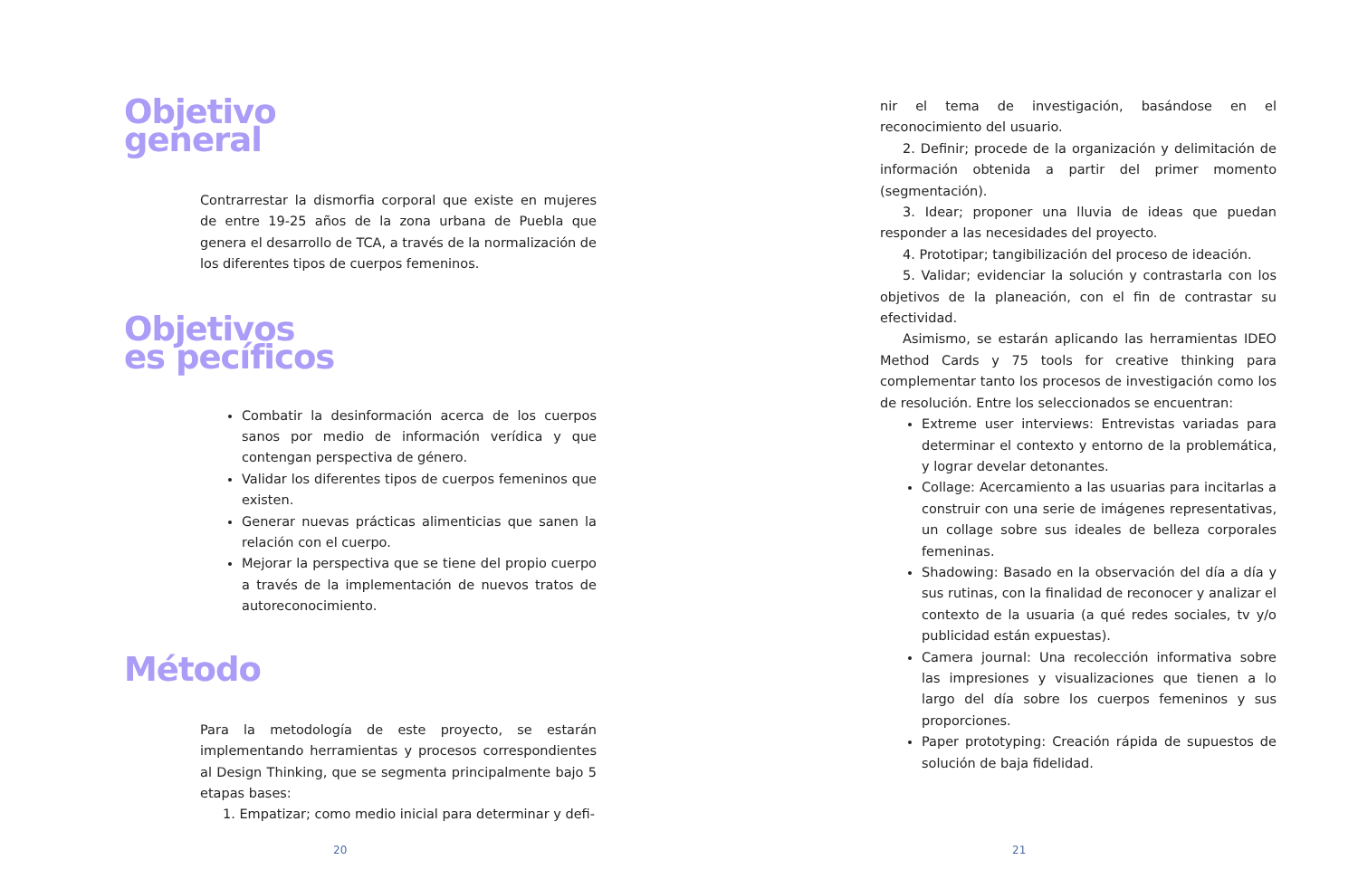Objetivo
general
Contrarrestar la dismorfia corporal que existe en mujeres de entre 19-25 años de la zona urbana de Puebla que genera el desarrollo de TCA, a través de la normalización de los diferentes tipos de cuerpos femeninos.
Objetivos
es pecíficos
Combatir la desinformación acerca de los cuerpos sanos por medio de información verídica y que contengan perspectiva de género.
Validar los diferentes tipos de cuerpos femeninos que existen.
Generar nuevas prácticas alimenticias que sanen la relación con el cuerpo.
Mejorar la perspectiva que se tiene del propio cuerpo a través de la implementación de nuevos tratos de autoreconocimiento.
Método
Para la metodología de este proyecto, se estarán implementando herramientas y procesos correspondientes al Design Thinking, que se segmenta principalmente bajo 5 etapas bases:
1. Empatizar; como medio inicial para determinar y defi-
20
nir el tema de investigación, basándose en el reconocimiento del usuario.
2. Definir; procede de la organización y delimitación de información obtenida a partir del primer momento (segmentación).
3. Idear; proponer una lluvia de ideas que puedan responder a las necesidades del proyecto.
4. Prototipar; tangibilización del proceso de ideación.
5. Validar; evidenciar la solución y contrastarla con los objetivos de la planeación, con el fin de contrastar su efectividad.
Asimismo, se estarán aplicando las herramientas IDEO Method Cards y 75 tools for creative thinking para complementar tanto los procesos de investigación como los de resolución. Entre los seleccionados se encuentran:
Extreme user interviews: Entrevistas variadas para determinar el contexto y entorno de la problemática, y lograr develar detonantes.
Collage: Acercamiento a las usuarias para incitarlas a construir con una serie de imágenes representativas, un collage sobre sus ideales de belleza corporales femeninas.
Shadowing: Basado en la observación del día a día y sus rutinas, con la finalidad de reconocer y analizar el contexto de la usuaria (a qué redes sociales, tv y/o publicidad están expuestas).
Camera journal: Una recolección informativa sobre las impresiones y visualizaciones que tienen a lo largo del día sobre los cuerpos femeninos y sus proporciones.
Paper prototyping: Creación rápida de supuestos de solución de baja fidelidad.
21